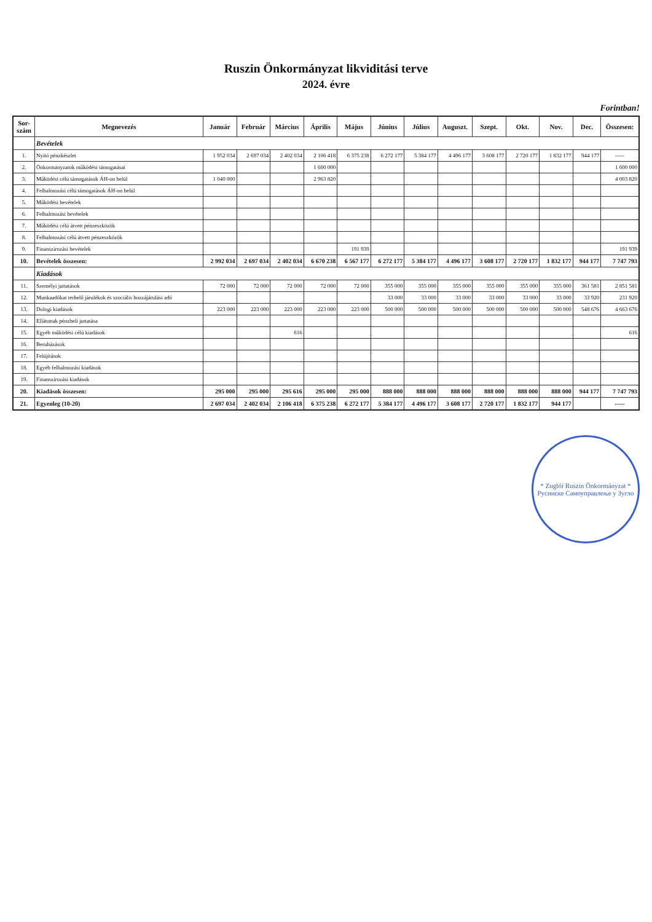Ruszin Önkormányzat likviditási terve
2024. évre
Forintban!
| Sor- szám | Megnevezés | Január | Február | Március | Április | Május | Június | Július | Auguszt. | Szept. | Okt. | Nov. | Dec. | Összesen: |
| --- | --- | --- | --- | --- | --- | --- | --- | --- | --- | --- | --- | --- | --- | --- |
| | Bevételek | | | | | | | | | | | | | |
| 1. | Nyitó pénzkészlet | 1 952 034 | 2 697 034 | 2 402 034 | 2 106 418 | 6 375 238 | 6 272 177 | 5 384 177 | 4 496 177 | 3 608 177 | 2 720 177 | 1 832 177 | 944 177 | ----- |
| 2. | Önkormányzatok működési támogatásai | | | | 1 600 000 | | | | | | | | | 1 600 000 |
| 3. | Működési célú támogatások ÁH-on belül | 1 040 000 | | | 2 963 820 | | | | | | | | | 4 003 820 |
| 4. | Felhalmozási célú támogatások ÁH-on belül | | | | | | | | | | | | | |
| 5. | Működési bevételek | | | | | | | | | | | | | |
| 6. | Felhalmozási bevételek | | | | | | | | | | | | | |
| 7. | Működési célú átvett pénzeszközök | | | | | | | | | | | | | |
| 8. | Felhalmozási célú átvett pénzeszközök | | | | | | | | | | | | | |
| 9. | Finanszírozási bevételek | | | | | 191 939 | | | | | | | | 191 939 |
| 10. | Bevételek összesen: | 2 992 034 | 2 697 034 | 2 402 034 | 6 670 238 | 6 567 177 | 6 272 177 | 5 384 177 | 4 496 177 | 3 608 177 | 2 720 177 | 1 832 177 | 944 177 | 7 747 793 |
| | Kiadások | | | | | | | | | | | | | |
| 11. | Személyi juttatások | 72 000 | 72 000 | 72 000 | 72 000 | 72 000 | 355 000 | 355 000 | 355 000 | 355 000 | 355 000 | 355 000 | 361 581 | 2 851 581 |
| 12. | Munkaadókat terhelő járulékok és szociális hozzájárulási adó | | | | | | 33 000 | 33 000 | 33 000 | 33 000 | 33 000 | 33 000 | 33 920 | 231 920 |
| 13. | Dologi kiadások | 223 000 | 223 000 | 223 000 | 223 000 | 223 000 | 500 000 | 500 000 | 500 000 | 500 000 | 500 000 | 500 000 | 548 676 | 4 663 676 |
| 14. | Ellátottak pénzbeli juttatása | | | | | | | | | | | | | |
| 15. | Egyéb működési célú kiadások | | | 616 | | | | | | | | | | 616 |
| 16. | Beruházások | | | | | | | | | | | | | |
| 17. | Felújítások | | | | | | | | | | | | | |
| 18. | Egyéb felhalmozási kiadások | | | | | | | | | | | | | |
| 19. | Finanszírozási kiadások | | | | | | | | | | | | | |
| 20. | Kiadások összesen: | 295 000 | 295 000 | 295 616 | 295 000 | 295 000 | 888 000 | 888 000 | 888 000 | 888 000 | 888 000 | 888 000 | 944 177 | 7 747 793 |
| 21. | Egyenleg (10-20) | 2 697 034 | 2 402 034 | 2 106 418 | 6 375 238 | 6 272 177 | 5 384 177 | 4 496 177 | 3 608 177 | 2 720 177 | 1 832 177 | 944 177 | | ----- |
* Zuglói Ruszin Önkormányzat *
Русинске Самоуправлење у Зуглo